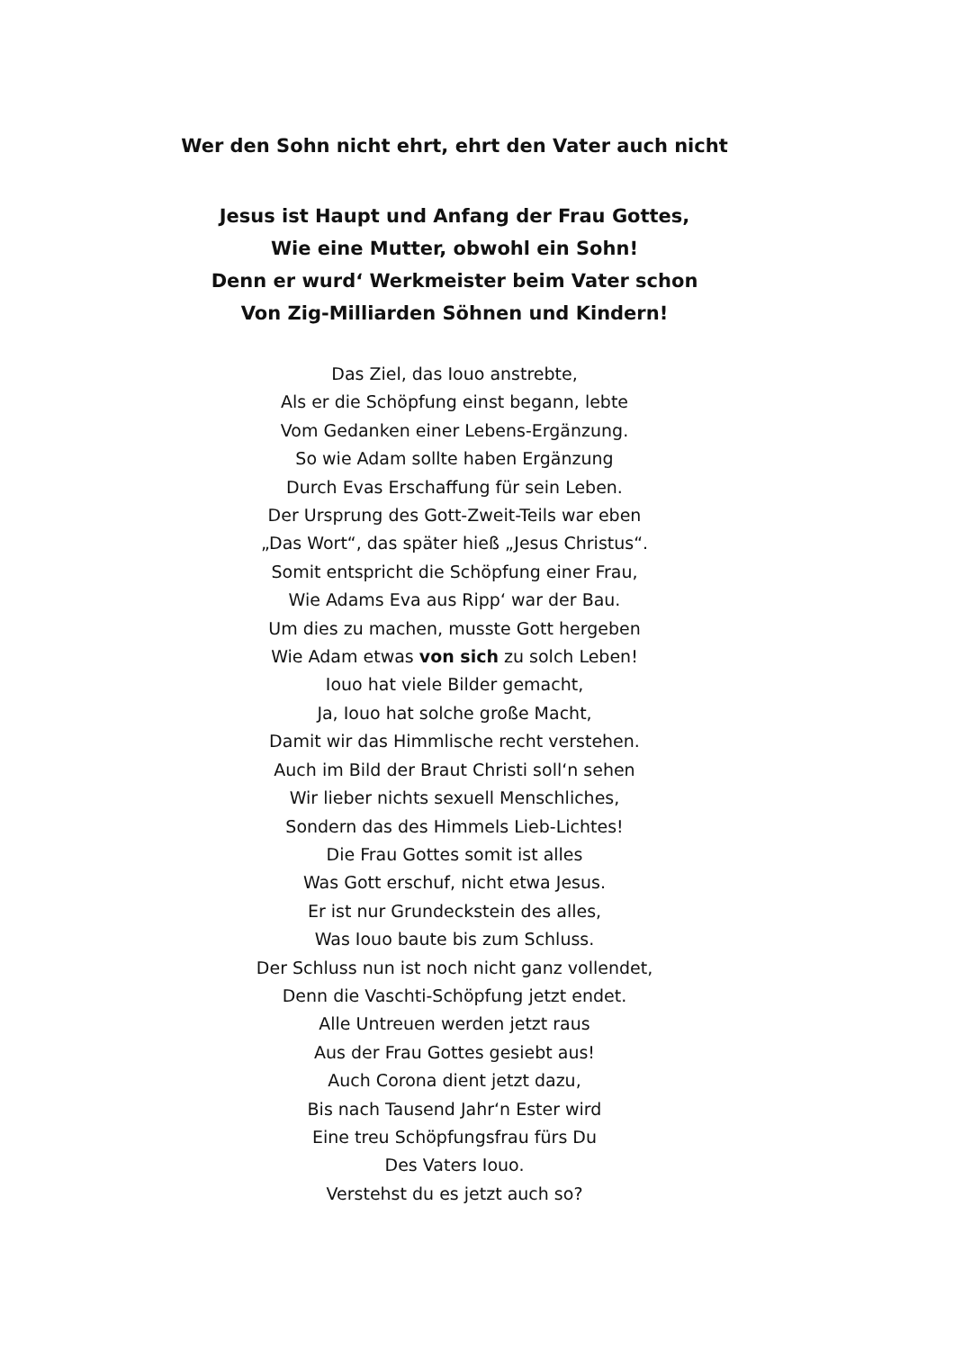Wer den Sohn nicht ehrt, ehrt den Vater auch nicht
Jesus ist Haupt und Anfang der Frau Gottes,
Wie eine Mutter, obwohl ein Sohn!
Denn er wurd‘ Werkmeister beim Vater schon
Von Zig-Milliarden Söhnen und Kindern!
Das Ziel, das Iouo anstrebte,
Als er die Schöpfung einst begann, lebte
Vom Gedanken einer Lebens-Ergänzung.
So wie Adam sollte haben Ergänzung
Durch Evas Erschaffung für sein Leben.
Der Ursprung des Gott-Zweit-Teils war eben
„Das Wort“, das später hieß „Jesus Christus“.
Somit entspricht die Schöpfung einer Frau,
Wie Adams Eva aus Ripp‘ war der Bau.
Um dies zu machen, musste Gott hergeben
Wie Adam etwas von sich zu solch Leben!
Iouo hat viele Bilder gemacht,
Ja, Iouo hat solche große Macht,
Damit wir das Himmlische recht verstehen.
Auch im Bild der Braut Christi soll‘n sehen
Wir lieber nichts sexuell Menschliches,
Sondern das des Himmels Lieb-Lichtes!
Die Frau Gottes somit ist alles
Was Gott erschuf, nicht etwa Jesus.
Er ist nur Grundeckstein des alles,
Was Iouo baute bis zum Schluss.
Der Schluss nun ist noch nicht ganz vollendet,
Denn die Vaschti-Schöpfung jetzt endet.
Alle Untreuen werden jetzt raus
Aus der Frau Gottes gesiebt aus!
Auch Corona dient jetzt dazu,
Bis nach Tausend Jahr‘n Ester wird
Eine treu Schöpfungsfrau fürs Du
Des Vaters Iouo.
Verstehst du es jetzt auch so?